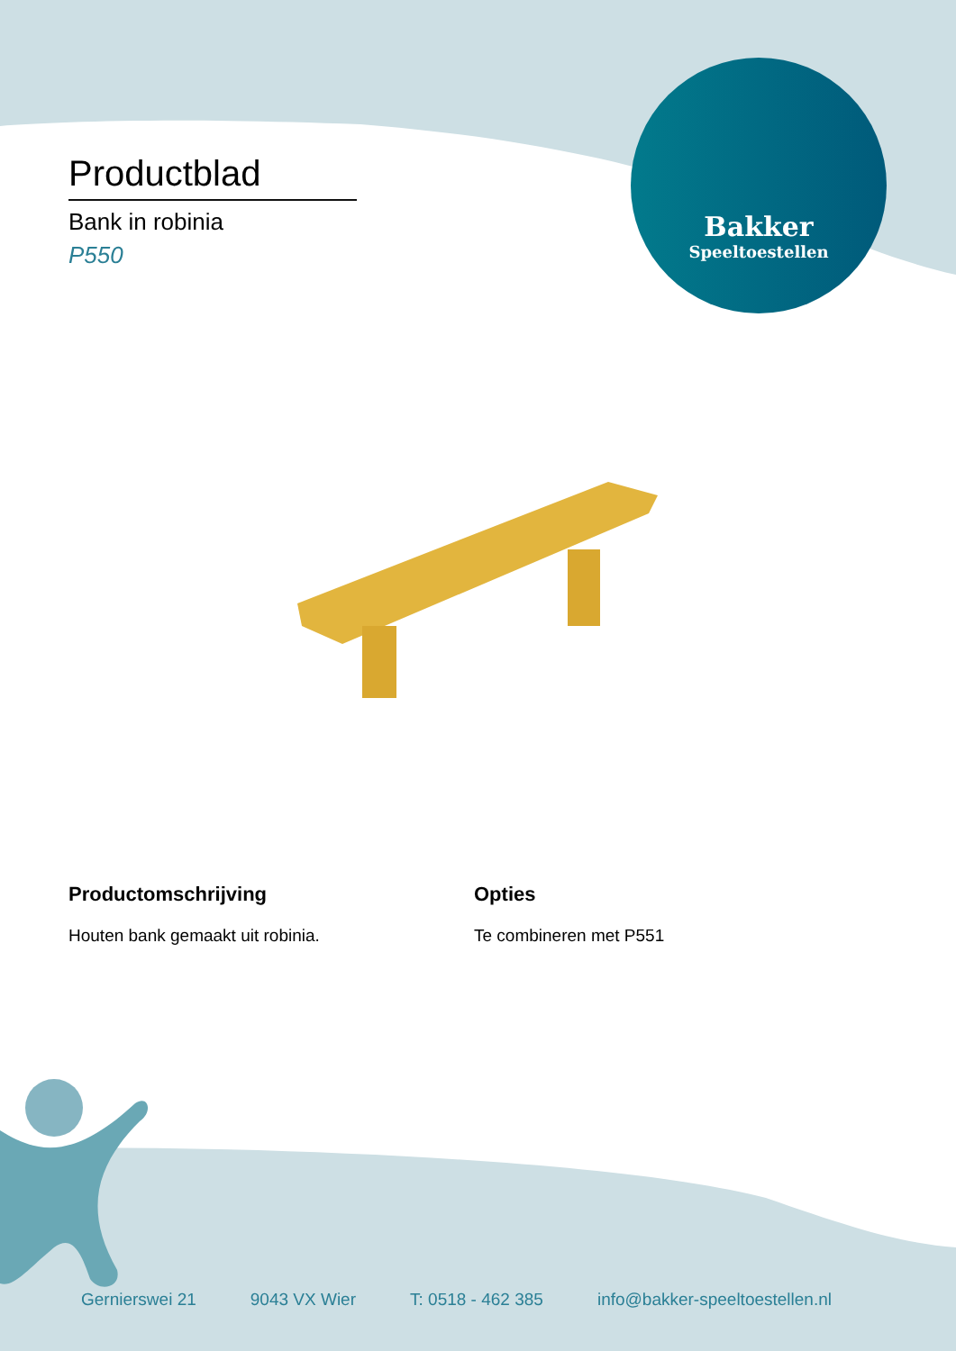Productblad
Bank in robinia
P550
Bakker
Speeltoestellen
Productomschrijving
Houten bank gemaakt uit robinia.
Opties
Te combineren met P551
Gernierswei 21 9043 VX Wier T: 0518 - 462 385 info@bakker-speeltoestellen.nl